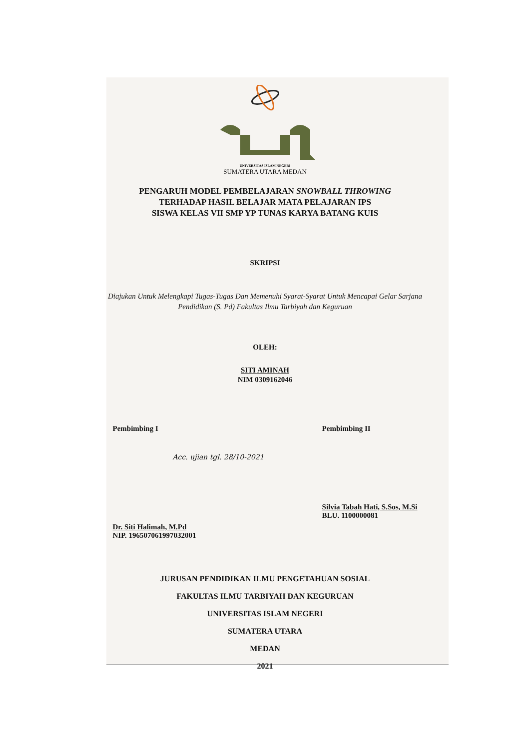UNIVERSITAS ISLAM NEGERI
SUMATERA UTARA MEDAN
PENGARUH MODEL PEMBELAJARAN SNOWBALL THROWING
TERHADAP HASIL BELAJAR MATA PELAJARAN IPS
SISWA KELAS VII SMP YP TUNAS KARYA BATANG KUIS
SKRIPSI
Diajukan Untuk Melengkapi Tugas-Tugas Dan Memenuhi Syarat-Syarat Untuk Mencapai Gelar Sarjana Pendidikan (S. Pd) Fakultas Ilmu Tarbiyah dan Keguruan
OLEH:
SITI AMINAH
NIM 0309162046
Pembimbing I
Acc. ujian tgl. 28/10-2021
Dr. Siti Halimah, M.Pd
NIP. 196507061997032001
Pembimbing II
Silvia Tabah Hati, S.Sos, M.Si
BLU. 1100000081
JURUSAN PENDIDIKAN ILMU PENGETAHUAN SOSIAL
FAKULTAS ILMU TARBIYAH DAN KEGURUAN
UNIVERSITAS ISLAM NEGERI
SUMATERA UTARA
MEDAN
2021